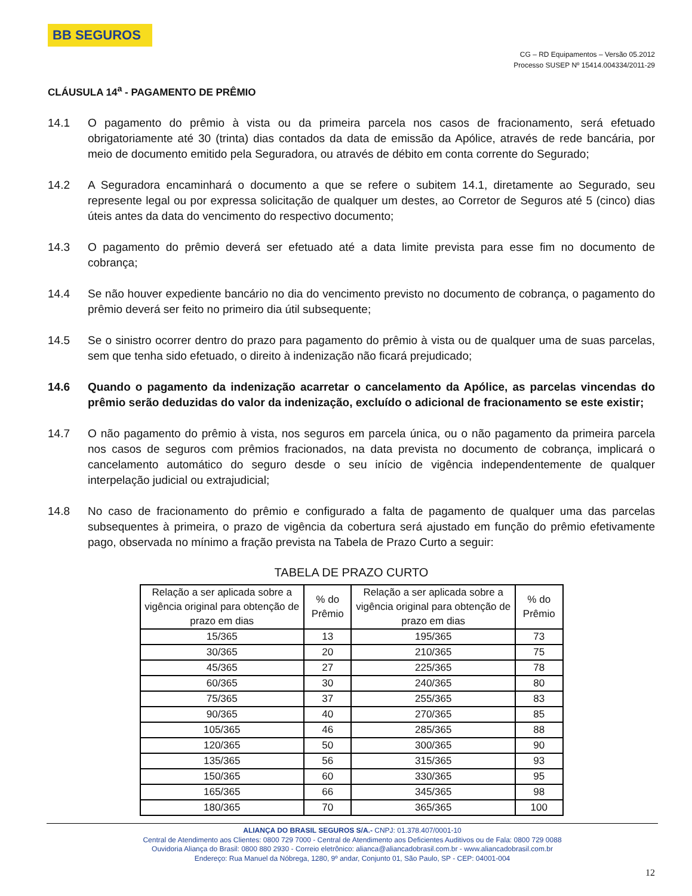BB SEGUROS
CG – RD Equipamentos – Versão 05.2012
Processo SUSEP Nº 15414.004334/2011-29
CLÁUSULA 14<sup>a</sup> - PAGAMENTO DE PRÊMIO
14.1 O pagamento do prêmio à vista ou da primeira parcela nos casos de fracionamento, será efetuado obrigatoriamente até 30 (trinta) dias contados da data de emissão da Apólice, através de rede bancária, por meio de documento emitido pela Seguradora, ou através de débito em conta corrente do Segurado;
14.2 A Seguradora encaminhará o documento a que se refere o subitem 14.1, diretamente ao Segurado, seu represente legal ou por expressa solicitação de qualquer um destes, ao Corretor de Seguros até 5 (cinco) dias úteis antes da data do vencimento do respectivo documento;
14.3 O pagamento do prêmio deverá ser efetuado até a data limite prevista para esse fim no documento de cobrança;
14.4 Se não houver expediente bancário no dia do vencimento previsto no documento de cobrança, o pagamento do prêmio deverá ser feito no primeiro dia útil subsequente;
14.5 Se o sinistro ocorrer dentro do prazo para pagamento do prêmio à vista ou de qualquer uma de suas parcelas, sem que tenha sido efetuado, o direito à indenização não ficará prejudicado;
14.6 Quando o pagamento da indenização acarretar o cancelamento da Apólice, as parcelas vincendas do prêmio serão deduzidas do valor da indenização, excluído o adicional de fracionamento se este existir;
14.7 O não pagamento do prêmio à vista, nos seguros em parcela única, ou o não pagamento da primeira parcela nos casos de seguros com prêmios fracionados, na data prevista no documento de cobrança, implicará o cancelamento automático do seguro desde o seu início de vigência independentemente de qualquer interpelação judicial ou extrajudicial;
14.8 No caso de fracionamento do prêmio e configurado a falta de pagamento de qualquer uma das parcelas subsequentes à primeira, o prazo de vigência da cobertura será ajustado em função do prêmio efetivamente pago, observada no mínimo a fração prevista na Tabela de Prazo Curto a seguir:
TABELA DE PRAZO CURTO
| Relação a ser aplicada sobre a vigência original para obtenção de prazo em dias | % do Prêmio | Relação a ser aplicada sobre a vigência original para obtenção de prazo em dias | % do Prêmio |
| --- | --- | --- | --- |
| 15/365 | 13 | 195/365 | 73 |
| 30/365 | 20 | 210/365 | 75 |
| 45/365 | 27 | 225/365 | 78 |
| 60/365 | 30 | 240/365 | 80 |
| 75/365 | 37 | 255/365 | 83 |
| 90/365 | 40 | 270/365 | 85 |
| 105/365 | 46 | 285/365 | 88 |
| 120/365 | 50 | 300/365 | 90 |
| 135/365 | 56 | 315/365 | 93 |
| 150/365 | 60 | 330/365 | 95 |
| 165/365 | 66 | 345/365 | 98 |
| 180/365 | 70 | 365/365 | 100 |
ALIANÇA DO BRASIL SEGUROS S/A.- CNPJ: 01.378.407/0001-10
Central de Atendimento aos Clientes: 0800 729 7000 - Central de Atendimento aos Deficientes Auditivos ou de Fala: 0800 729 0088
Ouvidoria Aliança do Brasil: 0800 880 2930 - Correio eletrônico: alianca@aliancadobrasil.com.br - www.aliancadobrasil.com.br
Endereço: Rua Manuel da Nóbrega, 1280, 9º andar, Conjunto 01, São Paulo, SP - CEP: 04001-004
12